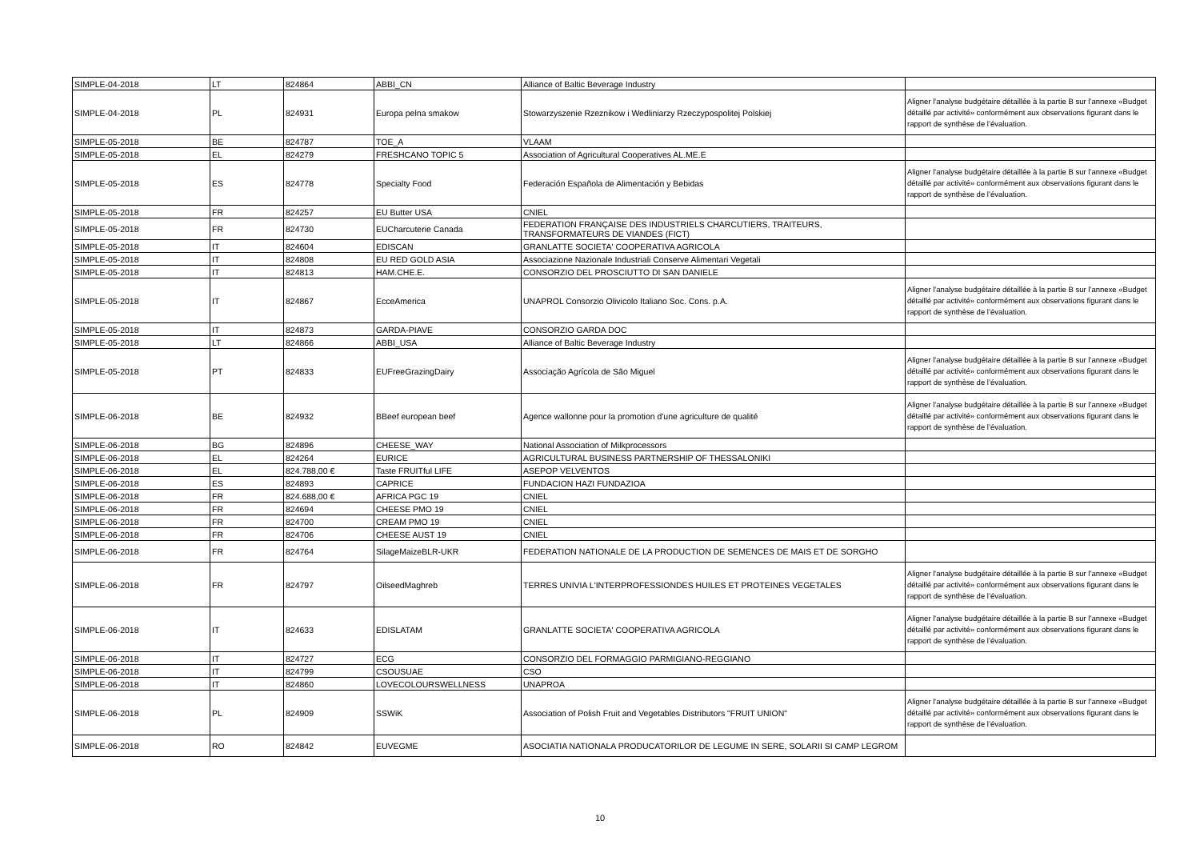| SIMPLE-04-2018 | LT | 824864 | ABBI_CN | Alliance of Baltic Beverage Industry | |
| SIMPLE-04-2018 | PL | 824931 | Europa pelna smakow | Stowarzyszenie Rzeznikow i Wedliniarzy Rzeczypospolitej Polskiej | Aligner l'analyse budgétaire détaillée à la partie B sur l’annexe «Budget détaillé par activité» conformément aux observations figurant dans le rapport de synthèse de l’évaluation. |
| SIMPLE-05-2018 | BE | 824787 | TOE_A | VLAAM | |
| SIMPLE-05-2018 | EL | 824279 | FRESHCANO TOPIC 5 | Association of Agricultural Cooperatives AL.ME.E | |
| SIMPLE-05-2018 | ES | 824778 | Specialty Food | Federación Española de Alimentación y Bebidas | Aligner l'analyse budgétaire détaillée à la partie B sur l’annexe «Budget détaillé par activité» conformément aux observations figurant dans le rapport de synthèse de l’évaluation. |
| SIMPLE-05-2018 | FR | 824257 | EU Butter USA | CNIEL | |
| SIMPLE-05-2018 | FR | 824730 | EUCharcuterie Canada | FEDERATION FRANÇAISE DES INDUSTRIELS CHARCUTIERS, TRAITEURS, TRANSFORMATEURS DE VIANDES (FICT) | |
| SIMPLE-05-2018 | IT | 824604 | EDISCAN | GRANLATTE SOCIETA' COOPERATIVA AGRICOLA | |
| SIMPLE-05-2018 | IT | 824808 | EU RED GOLD ASIA | Associazione Nazionale Industriali Conserve Alimentari Vegetali | |
| SIMPLE-05-2018 | IT | 824813 | HAM.CHE.E. | CONSORZIO DEL PROSCIUTTO DI SAN DANIELE | |
| SIMPLE-05-2018 | IT | 824867 | EcceAmerica | UNAPROL Consorzio Olivicolo Italiano Soc. Cons. p.A. | Aligner l'analyse budgétaire détaillée à la partie B sur l’annexe «Budget détaillé par activité» conformément aux observations figurant dans le rapport de synthèse de l’évaluation. |
| SIMPLE-05-2018 | IT | 824873 | GARDA-PIAVE | CONSORZIO GARDA DOC | |
| SIMPLE-05-2018 | LT | 824866 | ABBI_USA | Alliance of Baltic Beverage Industry | |
| SIMPLE-05-2018 | PT | 824833 | EUFreeGrazingDairy | Associação Agrícola de São Miguel | Aligner l'analyse budgétaire détaillée à la partie B sur l’annexe «Budget détaillé par activité» conformément aux observations figurant dans le rapport de synthèse de l’évaluation. |
| SIMPLE-06-2018 | BE | 824932 | BBeef european beef | Agence wallonne pour la promotion d'une agriculture de qualité | Aligner l'analyse budgétaire détaillée à la partie B sur l’annexe «Budget détaillé par activité» conformément aux observations figurant dans le rapport de synthèse de l’évaluation. |
| SIMPLE-06-2018 | BG | 824896 | CHEESE_WAY | National Association of Milkprocessors | |
| SIMPLE-06-2018 | EL | 824264 | EURICE | AGRICULTURAL BUSINESS PARTNERSHIP OF THESSALONIKI | |
| SIMPLE-06-2018 | EL | 824.788,00 € | Taste FRUITful LIFE | ASEPOP VELVENTOS | |
| SIMPLE-06-2018 | ES | 824893 | CAPRICE | FUNDACION HAZI FUNDAZIOA | |
| SIMPLE-06-2018 | FR | 824.688,00 € | AFRICA PGC 19 | CNIEL | |
| SIMPLE-06-2018 | FR | 824694 | CHEESE PMO 19 | CNIEL | |
| SIMPLE-06-2018 | FR | 824700 | CREAM PMO 19 | CNIEL | |
| SIMPLE-06-2018 | FR | 824706 | CHEESE AUST 19 | CNIEL | |
| SIMPLE-06-2018 | FR | 824764 | SilageMaizeBLR-UKR | FEDERATION NATIONALE DE LA PRODUCTION DE SEMENCES DE MAIS ET DE SORGHO | |
| SIMPLE-06-2018 | FR | 824797 | OilseedMaghreb | TERRES UNIVIA L'INTERPROFESSIONDES HUILES ET PROTEINES VEGETALES | Aligner l'analyse budgétaire détaillée à la partie B sur l’annexe «Budget détaillé par activité» conformément aux observations figurant dans le rapport de synthèse de l’évaluation. |
| SIMPLE-06-2018 | IT | 824633 | EDISLATAM | GRANLATTE SOCIETA' COOPERATIVA AGRICOLA | Aligner l'analyse budgétaire détaillée à la partie B sur l’annexe «Budget détaillé par activité» conformément aux observations figurant dans le rapport de synthèse de l’évaluation. |
| SIMPLE-06-2018 | IT | 824727 | ECG | CONSORZIO DEL FORMAGGIO PARMIGIANO-REGGIANO | |
| SIMPLE-06-2018 | IT | 824799 | CSOUSUAE | CSO | |
| SIMPLE-06-2018 | IT | 824860 | LOVECOLOURSWELLNESS | UNAPROA | |
| SIMPLE-06-2018 | PL | 824909 | SSWiK | Association of Polish Fruit and Vegetables Distributors "FRUIT UNION" | Aligner l'analyse budgétaire détaillée à la partie B sur l’annexe «Budget détaillé par activité» conformément aux observations figurant dans le rapport de synthèse de l’évaluation. |
| SIMPLE-06-2018 | RO | 824842 | EUVEGME | ASOCIATIA NATIONALA PRODUCATORILOR DE LEGUME IN SERE, SOLARII SI CAMP LEGROM | |
10